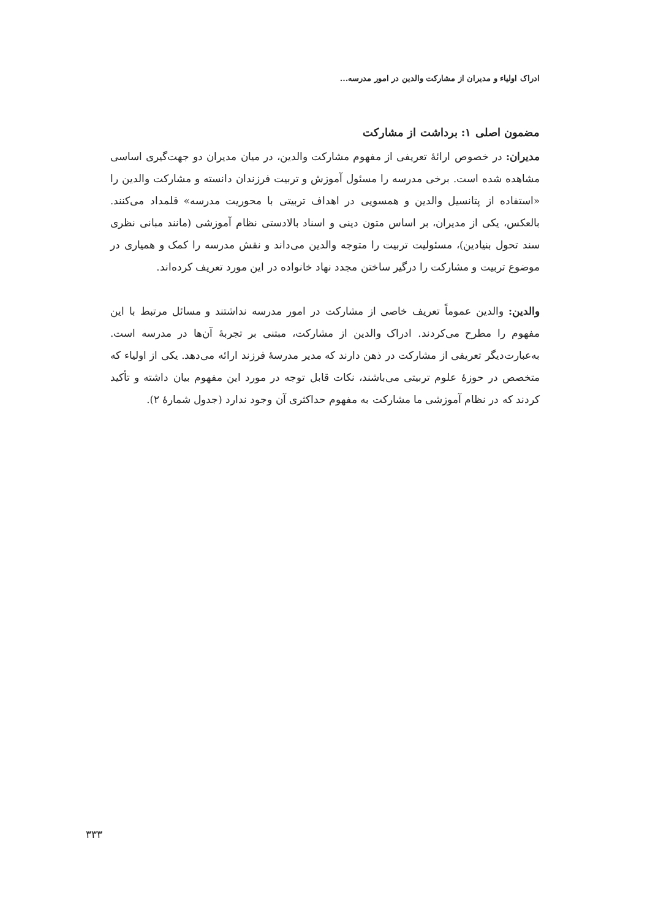ادراک اولیاء و مدیران از مشارکت والدین در امور مدرسه...
مضمون اصلی ۱: برداشت از مشارکت
مدیران: در خصوص ارائهٔ تعریفی از مفهوم مشارکت والدین، در میان مدیران دو جهت‌گیری اساسی مشاهده شده است. برخی مدرسه را مسئول آموزش و تربیت فرزندان دانسته و مشارکت والدین را «استفاده از پتانسیل والدین و همسویی در اهداف تربیتی با محوریت مدرسه» قلمداد می‌کنند. بالعکس، یکی از مدیران، بر اساس متون دینی و اسناد بالادستی نظام آموزشی (مانند مبانی نظری سند تحول بنیادین)، مسئولیت تربیت را متوجه والدین می‌داند و نقش مدرسه را کمک و همیاری در موضوع تربیت و مشارکت را درگیر ساختن مجدد نهاد خانواده در این مورد تعریف کرده‌اند.
والدین: والدین عموماً تعریف خاصی از مشارکت در امور مدرسه نداشتند و مسائل مرتبط با این مفهوم را مطرح می‌کردند. ادراک والدین از مشارکت، مبتنی بر تجربهٔ آن‌ها در مدرسه است. به‌عبارت‌دیگر تعریفی از مشارکت در ذهن دارند که مدیر مدرسهٔ فرزند ارائه می‌دهد. یکی از اولیاء که متخصص در حوزهٔ علوم تربیتی می‌باشند، نکات قابل توجه در مورد این مفهوم بیان داشته و تأکید کردند که در نظام آموزشی ما مشارکت به مفهوم حداکثری آن وجود ندارد (جدول شمارهٔ ۲).
۳۳۳